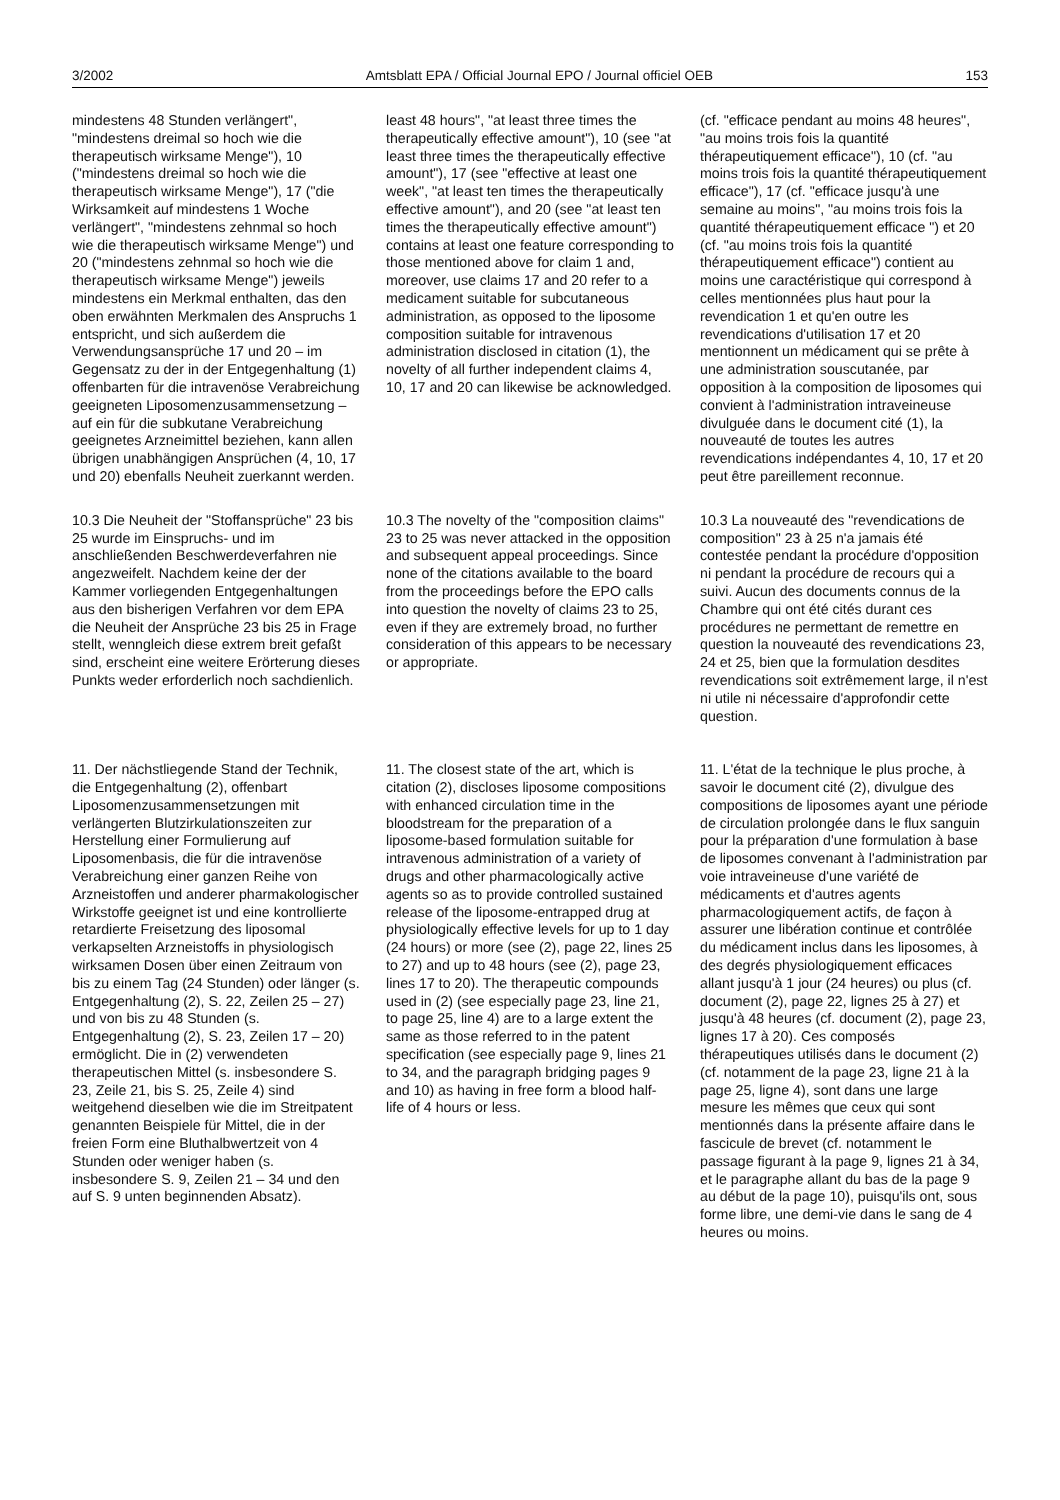3/2002 Amtsblatt EPA / Official Journal EPO / Journal officiel OEB 153
mindestens 48 Stunden verlängert", "mindestens dreimal so hoch wie die therapeutisch wirksame Menge"), 10 ("mindestens dreimal so hoch wie die therapeutisch wirksame Menge"), 17 ("die Wirksamkeit auf mindestens 1 Woche verlängert", "mindestens zehnmal so hoch wie die therapeutisch wirksame Menge") und 20 ("mindestens zehnmal so hoch wie die therapeutisch wirksame Menge") jeweils mindestens ein Merkmal enthalten, das den oben erwähnten Merkmalen des Anspruchs 1 entspricht, und sich außerdem die Verwendungsansprüche 17 und 20 – im Gegensatz zu der in der Entgegenhaltung (1) offenbarten für die intravenöse Verabreichung geeigneten Liposomenzusammensetzung – auf ein für die subkutane Verabreichung geeignetes Arzneimittel beziehen, kann allen übrigen unabhängigen Ansprüchen (4, 10, 17 und 20) ebenfalls Neuheit zuerkannt werden.
least 48 hours", "at least three times the therapeutically effective amount"), 10 (see "at least three times the therapeutically effective amount"), 17 (see "effective at least one week", "at least ten times the therapeutically effective amount"), and 20 (see "at least ten times the therapeutically effective amount") contains at least one feature corresponding to those mentioned above for claim 1 and, moreover, use claims 17 and 20 refer to a medicament suitable for subcutaneous administration, as opposed to the liposome composition suitable for intravenous administration disclosed in citation (1), the novelty of all further independent claims 4, 10, 17 and 20 can likewise be acknowledged.
(cf. "efficace pendant au moins 48 heures", "au moins trois fois la quantité thérapeutiquement efficace"), 10 (cf. "au moins trois fois la quantité thérapeutiquement efficace"), 17 (cf. "efficace jusqu'à une semaine au moins", "au moins trois fois la quantité thérapeutiquement efficace ") et 20 (cf. "au moins trois fois la quantité thérapeutiquement efficace") contient au moins une caractéristique qui correspond à celles mentionnées plus haut pour la revendication 1 et qu'en outre les revendications d'utilisation 17 et 20 mentionnent un médicament qui se prête à une administration souscutanée, par opposition à la composition de liposomes qui convient à l'administration intraveineuse divulguée dans le document cité (1), la nouveauté de toutes les autres revendications indépendantes 4, 10, 17 et 20 peut être pareillement reconnue.
10.3 Die Neuheit der "Stoffansprüche" 23 bis 25 wurde im Einspruchs- und im anschließenden Beschwerdeverfahren nie angezweifelt. Nachdem keine der der Kammer vorliegenden Entgegenhaltungen aus den bisherigen Verfahren vor dem EPA die Neuheit der Ansprüche 23 bis 25 in Frage stellt, wenngleich diese extrem breit gefaßt sind, erscheint eine weitere Erörterung dieses Punkts weder erforderlich noch sachdienlich.
10.3 The novelty of the "composition claims" 23 to 25 was never attacked in the opposition and subsequent appeal proceedings. Since none of the citations available to the board from the proceedings before the EPO calls into question the novelty of claims 23 to 25, even if they are extremely broad, no further consideration of this appears to be necessary or appropriate.
10.3 La nouveauté des "revendications de composition" 23 à 25 n'a jamais été contestée pendant la procédure d'opposition ni pendant la procédure de recours qui a suivi. Aucun des documents connus de la Chambre qui ont été cités durant ces procédures ne permettant de remettre en question la nouveauté des revendications 23, 24 et 25, bien que la formulation desdites revendications soit extrêmement large, il n'est ni utile ni nécessaire d'approfondir cette question.
11. Der nächstliegende Stand der Technik, die Entgegenhaltung (2), offenbart Liposomenzusammensetzungen mit verlängerten Blutzirkulationszeiten zur Herstellung einer Formulierung auf Liposomenbasis, die für die intravenöse Verabreichung einer ganzen Reihe von Arzneistoffen und anderer pharmakologischer Wirkstoffe geeignet ist und eine kontrollierte retardierte Freisetzung des liposomal verkapselten Arzneistoffs in physiologisch wirksamen Dosen über einen Zeitraum von bis zu einem Tag (24 Stunden) oder länger (s. Entgegenhaltung (2), S. 22, Zeilen 25 – 27) und von bis zu 48 Stunden (s. Entgegenhaltung (2), S. 23, Zeilen 17 – 20) ermöglicht. Die in (2) verwendeten therapeutischen Mittel (s. insbesondere S. 23, Zeile 21, bis S. 25, Zeile 4) sind weitgehend dieselben wie die im Streitpatent genannten Beispiele für Mittel, die in der freien Form eine Bluthalbwertzeit von 4 Stunden oder weniger haben (s. insbesondere S. 9, Zeilen 21 – 34 und den auf S. 9 unten beginnenden Absatz).
11. The closest state of the art, which is citation (2), discloses liposome compositions with enhanced circulation time in the bloodstream for the preparation of a liposome-based formulation suitable for intravenous administration of a variety of drugs and other pharmacologically active agents so as to provide controlled sustained release of the liposome-entrapped drug at physiologically effective levels for up to 1 day (24 hours) or more (see (2), page 22, lines 25 to 27) and up to 48 hours (see (2), page 23, lines 17 to 20). The therapeutic compounds used in (2) (see especially page 23, line 21, to page 25, line 4) are to a large extent the same as those referred to in the patent specification (see especially page 9, lines 21 to 34, and the paragraph bridging pages 9 and 10) as having in free form a blood half-life of 4 hours or less.
11. L'état de la technique le plus proche, à savoir le document cité (2), divulgue des compositions de liposomes ayant une période de circulation prolongée dans le flux sanguin pour la préparation d'une formulation à base de liposomes convenant à l'administration par voie intraveineuse d'une variété de médicaments et d'autres agents pharmacologiquement actifs, de façon à assurer une libération continue et contrôlée du médicament inclus dans les liposomes, à des degrés physiologiquement efficaces allant jusqu'à 1 jour (24 heures) ou plus (cf. document (2), page 22, lignes 25 à 27) et jusqu'à 48 heures (cf. document (2), page 23, lignes 17 à 20). Ces composés thérapeutiques utilisés dans le document (2) (cf. notamment de la page 23, ligne 21 à la page 25, ligne 4), sont dans une large mesure les mêmes que ceux qui sont mentionnés dans la présente affaire dans le fascicule de brevet (cf. notamment le passage figurant à la page 9, lignes 21 à 34, et le paragraphe allant du bas de la page 9 au début de la page 10), puisqu'ils ont, sous forme libre, une demi-vie dans le sang de 4 heures ou moins.